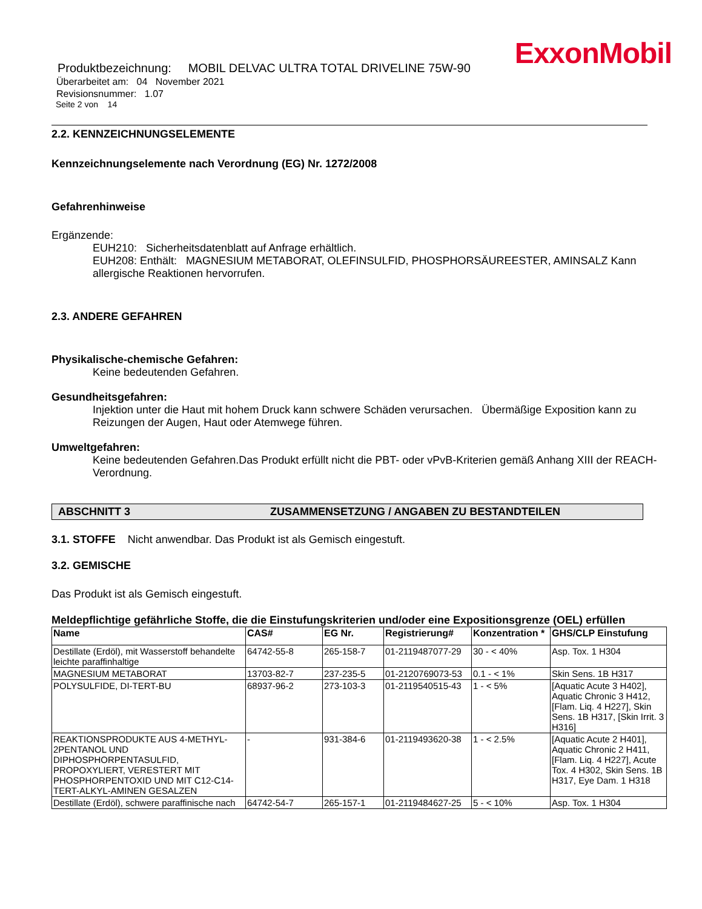ExxonMobil
Produktbezeichnung: MOBIL DELVAC ULTRA TOTAL DRIVELINE 75W-90
Überarbeitet am: 04 November 2021
Revisionsnummer: 1.07
Seite 2 von 14
2.2. KENNZEICHNUNGSELEMENTE
Kennzeichnungselemente nach Verordnung (EG) Nr. 1272/2008
Gefahrenhinweise
Ergänzende:
EUH210: Sicherheitsdatenblatt auf Anfrage erhältlich.
EUH208: Enthält: MAGNESIUM METABORAT, OLEFINSULFID, PHOSPHORSÄUREESTER, AMINSALZ Kann allergische Reaktionen hervorrufen.
2.3. ANDERE GEFAHREN
Physikalische-chemische Gefahren:
Keine bedeutenden Gefahren.
Gesundheitsgefahren:
Injektion unter die Haut mit hohem Druck kann schwere Schäden verursachen. Übermäßige Exposition kann zu Reizungen der Augen, Haut oder Atemwege führen.
Umweltgefahren:
Keine bedeutenden Gefahren.Das Produkt erfüllt nicht die PBT- oder vPvB-Kriterien gemäß Anhang XIII der REACH-Verordnung.
ABSCHNITT 3 ZUSAMMENSETZUNG / ANGABEN ZU BESTANDTEILEN
3.1. STOFFE Nicht anwendbar. Das Produkt ist als Gemisch eingestuft.
3.2. GEMISCHE
Das Produkt ist als Gemisch eingestuft.
Meldepflichtige gefährliche Stoffe, die die Einstufungskriterien und/oder eine Expositionsgrenze (OEL) erfüllen
| Name | CAS# | EG Nr. | Registrierung# | Konzentration * | GHS/CLP Einstufung |
| --- | --- | --- | --- | --- | --- |
| Destillate (Erdöl), mit Wasserstoff behandelte leichte paraffinhaltige | 64742-55-8 | 265-158-7 | 01-2119487077-29 | 30 - < 40% | Asp. Tox. 1 H304 |
| MAGNESIUM METABORAT | 13703-82-7 | 237-235-5 | 01-2120769073-53 | 0.1 - < 1% | Skin Sens. 1B H317 |
| POLYSULFIDE, DI-TERT-BU | 68937-96-2 | 273-103-3 | 01-2119540515-43 | 1 - < 5% | [Aquatic Acute 3 H402], Aquatic Chronic 3 H412, [Flam. Liq. 4 H227], Skin Sens. 1B H317, [Skin Irrit. 3 H316] |
| REAKTIONSPRODUKTE AUS 4-METHYL-2PENTANOL UND DIPHOSPHORPENTASULFID, PROPOXYLIERT, VERESTERT MIT PHOSPHORPENTOXID UND MIT C12-C14-TERT-ALKYL-AMINEN GESALZEN | - | 931-384-6 | 01-2119493620-38 | 1 - < 2.5% | [Aquatic Acute 2 H401], Aquatic Chronic 2 H411, [Flam. Liq. 4 H227], Acute Tox. 4 H302, Skin Sens. 1B H317, Eye Dam. 1 H318 |
| Destillate (Erdöl), schwere paraffinische nach | 64742-54-7 | 265-157-1 | 01-2119484627-25 | 5 - < 10% | Asp. Tox. 1 H304 |